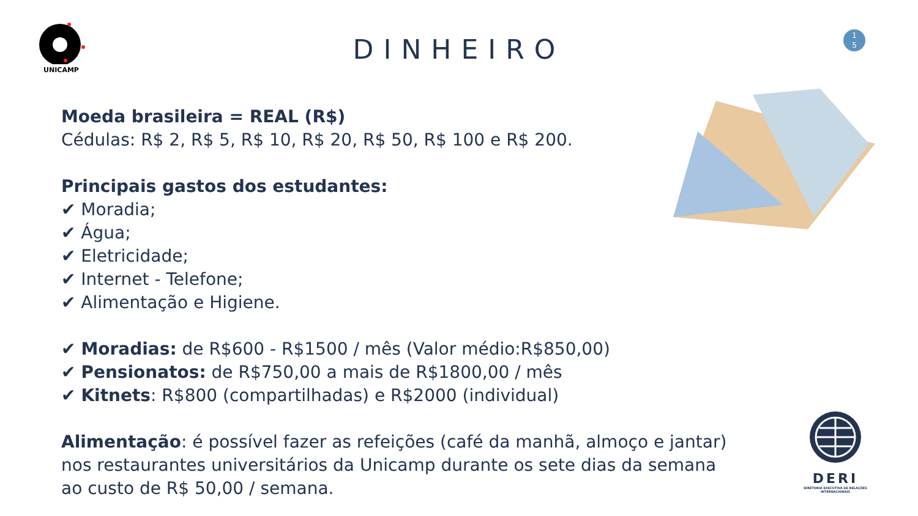UNICAMP
DINHEIRO
1
5
Moeda brasileira = REAL (R$)
Cédulas: R$ 2, R$ 5, R$ 10, R$ 20, R$ 50, R$ 100 e R$ 200.
Principais gastos dos estudantes:
✔ Moradia;
✔ Água;
✔ Eletricidade;
✔ Internet - Telefone;
✔ Alimentação e Higiene.
✔ Moradias: de R$600 - R$1500 / mês (Valor médio:R$850,00)
✔ Pensionatos: de R$750,00 a mais de R$1800,00 / mês
✔ Kitnets: R$800 (compartilhadas) e R$2000 (individual)
Alimentação: é possível fazer as refeições (café da manhã, almoço e jantar) nos restaurantes universitários da Unicamp durante os sete dias da semana ao custo de R$ 50,00 / semana.
DERI
DIRETORIA EXECUTIVA DE RELAÇÕES INTERNACIONAIS